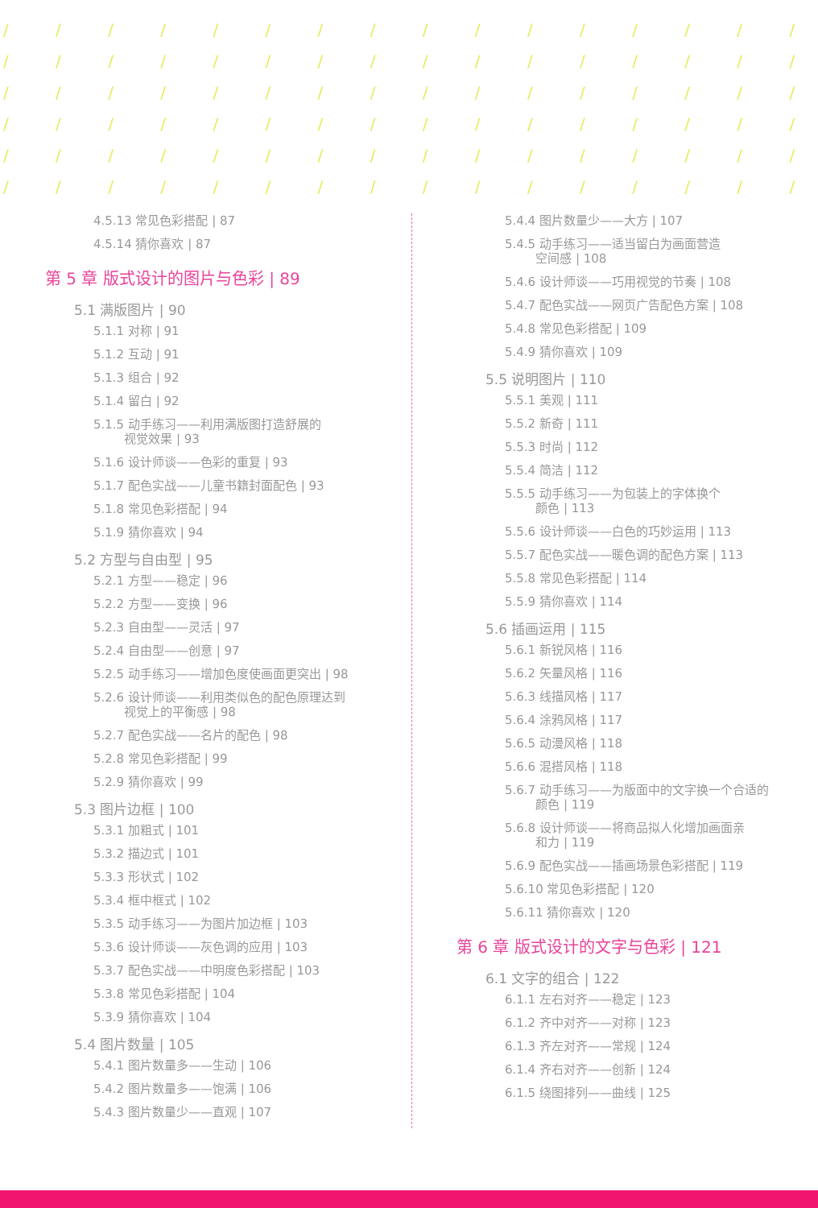/ / / / / / / / / / / / / / / / / / / / / / / / / /
/ / / / / / / / / / / / / / / / / / / / / / / / / /
/ / / / / / / / / / / / / / / / / / / / / / / / / /
/ / / / / / / / / / / / / / / / / / / / / / / / / /
/ / / / / / / / / / / / / / / / / / / / / / / / / /
/ / / / / / / / / / / / / / / / / / / / / / / / / /
4.5.13 常见色彩搭配 | 87
4.5.14 猜你喜欢 | 87
第 5 章 版式设计的图片与色彩 | 89
5.1 满版图片 | 90
5.1.1 对称 | 91
5.1.2 互动 | 91
5.1.3 组合 | 92
5.1.4 留白 | 92
5.1.5 动手练习——利用满版图打造舒展的
视觉效果 | 93
5.1.6 设计师谈——色彩的重复 | 93
5.1.7 配色实战——儿童书籍封面配色 | 93
5.1.8 常见色彩搭配 | 94
5.1.9 猜你喜欢 | 94
5.2 方型与自由型 | 95
5.2.1 方型——稳定 | 96
5.2.2 方型——变换 | 96
5.2.3 自由型——灵活 | 97
5.2.4 自由型——创意 | 97
5.2.5 动手练习——增加色度使画面更突出 | 98
5.2.6 设计师谈——利用类似色的配色原理达到
视觉上的平衡感 | 98
5.2.7 配色实战——名片的配色 | 98
5.2.8 常见色彩搭配 | 99
5.2.9 猜你喜欢 | 99
5.3 图片边框 | 100
5.3.1 加粗式 | 101
5.3.2 描边式 | 101
5.3.3 形状式 | 102
5.3.4 框中框式 | 102
5.3.5 动手练习——为图片加边框 | 103
5.3.6 设计师谈——灰色调的应用 | 103
5.3.7 配色实战——中明度色彩搭配 | 103
5.3.8 常见色彩搭配 | 104
5.3.9 猜你喜欢 | 104
5.4 图片数量 | 105
5.4.1 图片数量多——生动 | 106
5.4.2 图片数量多——饱满 | 106
5.4.3 图片数量少——直观 | 107
5.4.4 图片数量少——大方 | 107
5.4.5 动手练习——适当留白为画面营造
空间感 | 108
5.4.6 设计师谈——巧用视觉的节奏 | 108
5.4.7 配色实战——网页广告配色方案 | 108
5.4.8 常见色彩搭配 | 109
5.4.9 猜你喜欢 | 109
5.5 说明图片 | 110
5.5.1 美观 | 111
5.5.2 新奇 | 111
5.5.3 时尚 | 112
5.5.4 简洁 | 112
5.5.5 动手练习——为包装上的字体换个
颜色 | 113
5.5.6 设计师谈——白色的巧妙运用 | 113
5.5.7 配色实战——暖色调的配色方案 | 113
5.5.8 常见色彩搭配 | 114
5.5.9 猜你喜欢 | 114
5.6 插画运用 | 115
5.6.1 新锐风格 | 116
5.6.2 矢量风格 | 116
5.6.3 线描风格 | 117
5.6.4 涂鸦风格 | 117
5.6.5 动漫风格 | 118
5.6.6 混搭风格 | 118
5.6.7 动手练习——为版面中的文字换一个合适的
颜色 | 119
5.6.8 设计师谈——将商品拟人化增加画面亲
和力 | 119
5.6.9 配色实战——插画场景色彩搭配 | 119
5.6.10 常见色彩搭配 | 120
5.6.11 猜你喜欢 | 120
第 6 章 版式设计的文字与色彩 | 121
6.1 文字的组合 | 122
6.1.1 左右对齐——稳定 | 123
6.1.2 齐中对齐——对称 | 123
6.1.3 齐左对齐——常规 | 124
6.1.4 齐右对齐——创新 | 124
6.1.5 绕图排列——曲线 | 125